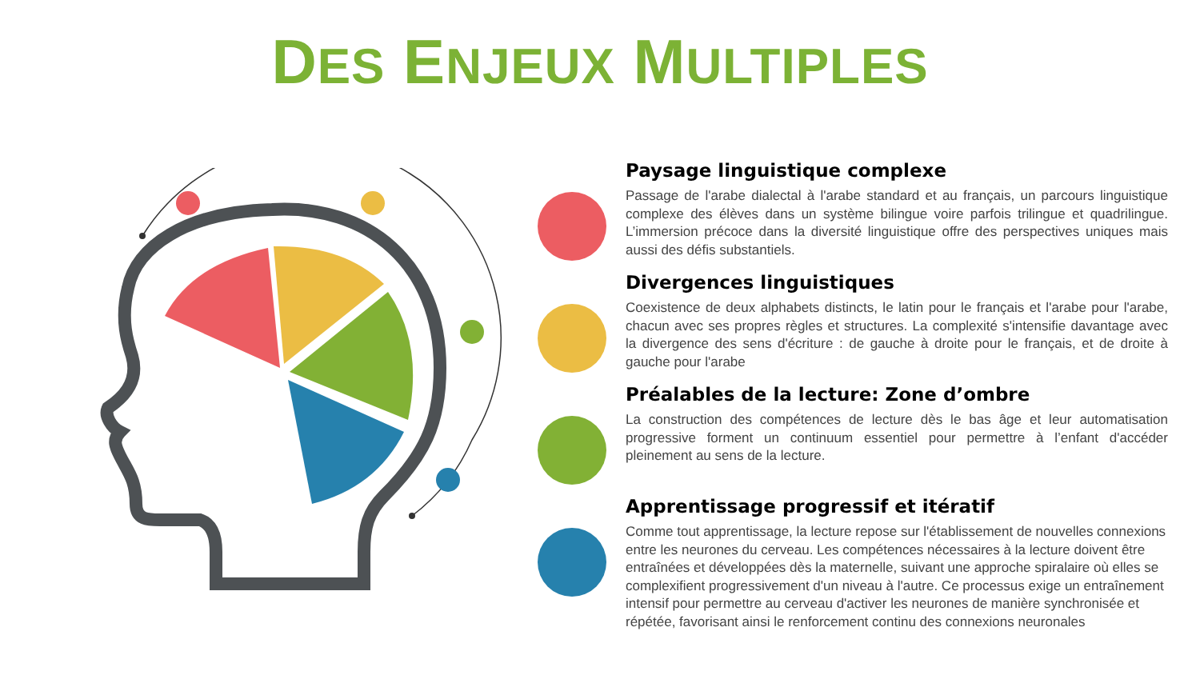DES ENJEUX MULTIPLES
Paysage linguistique complexe
Passage de l'arabe dialectal à l'arabe standard et au français, un parcours linguistique complexe des élèves dans un système bilingue voire parfois trilingue et quadrilingue. L’immersion précoce dans la diversité linguistique offre des perspectives uniques mais aussi des défis substantiels.
Divergences linguistiques
Coexistence de deux alphabets distincts, le latin pour le français et l'arabe pour l'arabe, chacun avec ses propres règles et structures. La complexité s'intensifie davantage avec la divergence des sens d'écriture : de gauche à droite pour le français, et de droite à gauche pour l'arabe
Préalables de la lecture: Zone d’ombre
La construction des compétences de lecture dès le bas âge et leur automatisation progressive forment un continuum essentiel pour permettre à l’enfant d'accéder pleinement au sens de la lecture.
Apprentissage progressif et itératif
Comme tout apprentissage, la lecture repose sur l'établissement de nouvelles connexions entre les neurones du cerveau. Les compétences nécessaires à la lecture doivent être entraînées et développées dès la maternelle, suivant une approche spiralaire où elles se complexifient progressivement d'un niveau à l'autre. Ce processus exige un entraînement intensif pour permettre au cerveau d'activer les neurones de manière synchronisée et répétée, favorisant ainsi le renforcement continu des connexions neuronales